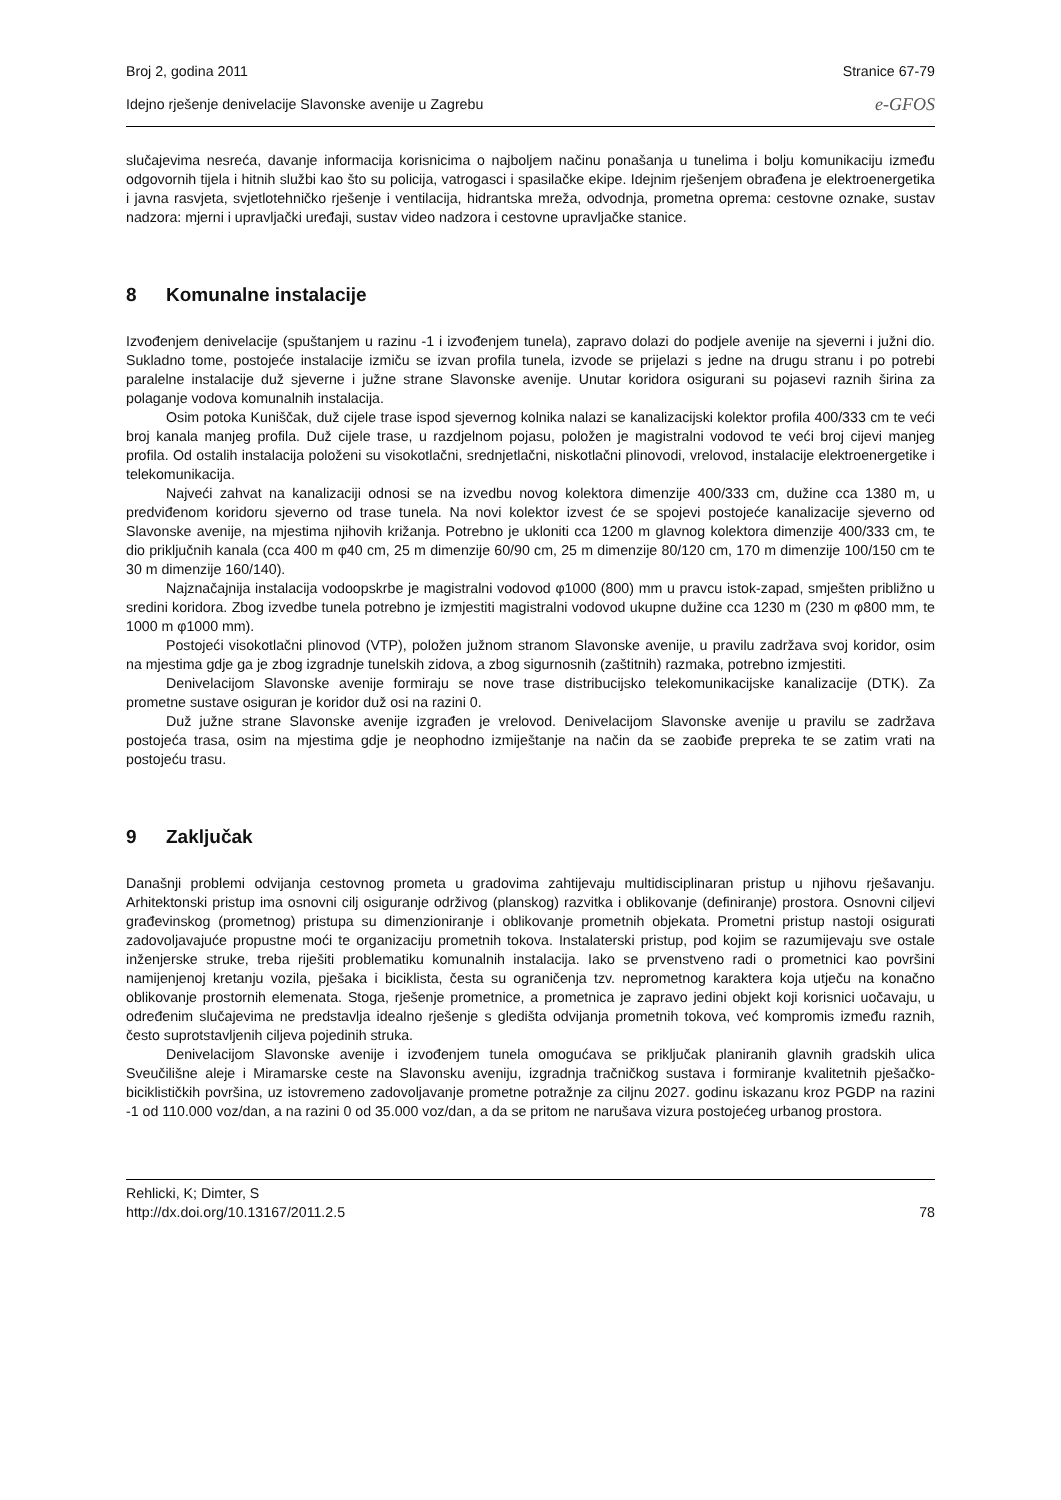Broj 2, godina 2011 Stranice 67-79
Idejno rješenje denivelacije Slavonske avenije u Zagrebu e-GFOS
slučajevima nesreća, davanje informacija korisnicima o najboljem načinu ponašanja u tunelima i bolju komunikaciju između odgovornih tijela i hitnih službi kao što su policija, vatrogasci i spasilačke ekipe. Idejnim rješenjem obrađena je elektroenergetika i javna rasvjeta, svjetlotehničko rješenje i ventilacija, hidrantska mreža, odvodnja, prometna oprema: cestovne oznake, sustav nadzora: mjerni i upravljački uređaji, sustav video nadzora i cestovne upravljačke stanice.
8 Komunalne instalacije
Izvođenjem denivelacije (spuštanjem u razinu -1 i izvođenjem tunela), zapravo dolazi do podjele avenije na sjeverni i južni dio. Sukladno tome, postojeće instalacije izmiču se izvan profila tunela, izvode se prijelazi s jedne na drugu stranu i po potrebi paralelne instalacije duž sjeverne i južne strane Slavonske avenije. Unutar koridora osigurani su pojasevi raznih širina za polaganje vodova komunalnih instalacija.
Osim potoka Kuniščak, duž cijele trase ispod sjevernog kolnika nalazi se kanalizacijski kolektor profila 400/333 cm te veći broj kanala manjeg profila. Duž cijele trase, u razdjelnom pojasu, položen je magistralni vodovod te veći broj cijevi manjeg profila. Od ostalih instalacija položeni su visokotlačni, srednjetlačni, niskotlačni plinovodi, vrelovod, instalacije elektroenergetike i telekomunikacija.
Najveći zahvat na kanalizaciji odnosi se na izvedbu novog kolektora dimenzije 400/333 cm, dužine cca 1380 m, u predviđenom koridoru sjeverno od trase tunela. Na novi kolektor izvest će se spojevi postojeće kanalizacije sjeverno od Slavonske avenije, na mjestima njihovih križanja. Potrebno je ukloniti cca 1200 m glavnog kolektora dimenzije 400/333 cm, te dio priključnih kanala (cca 400 m φ40 cm, 25 m dimenzije 60/90 cm, 25 m dimenzije 80/120 cm, 170 m dimenzije 100/150 cm te 30 m dimenzije 160/140).
Najznačajnija instalacija vodoopskrbe je magistralni vodovod φ1000 (800) mm u pravcu istok-zapad, smješten približno u sredini koridora. Zbog izvedbe tunela potrebno je izmjestiti magistralni vodovod ukupne dužine cca 1230 m (230 m φ800 mm, te 1000 m φ1000 mm).
Postojeći visokotlačni plinovod (VTP), položen južnom stranom Slavonske avenije, u pravilu zadržava svoj koridor, osim na mjestima gdje ga je zbog izgradnje tunelskih zidova, a zbog sigurnosnih (zaštitnih) razmaka, potrebno izmjestiti.
Denivelacijom Slavonske avenije formiraju se nove trase distribucijsko telekomunikacijske kanalizacije (DTK). Za prometne sustave osiguran je koridor duž osi na razini 0.
Duž južne strane Slavonske avenije izgrađen je vrelovod. Denivelacijom Slavonske avenije u pravilu se zadržava postojeća trasa, osim na mjestima gdje je neophodno izmiještanje na način da se zaobiđe prepreka te se zatim vrati na postojeću trasu.
9 Zaključak
Današnji problemi odvijanja cestovnog prometa u gradovima zahtijevaju multidisciplinaran pristup u njihovu rješavanju. Arhitektonski pristup ima osnovni cilj osiguranje održivog (planskog) razvitka i oblikovanje (definiranje) prostora. Osnovni ciljevi građevinskog (prometnog) pristupa su dimenzioniranje i oblikovanje prometnih objekata. Prometni pristup nastoji osigurati zadovoljavajuće propustne moći te organizaciju prometnih tokova. Instalaterski pristup, pod kojim se razumijevaju sve ostale inženjerske struke, treba riješiti problematiku komunalnih instalacija. Iako se prvenstveno radi o prometnici kao površini namijenjenoj kretanju vozila, pješaka i biciklista, česta su ograničenja tzv. neprometnog karaktera koja utječu na konačno oblikovanje prostornih elemenata. Stoga, rješenje prometnice, a prometnica je zapravo jedini objekt koji korisnici uočavaju, u određenim slučajevima ne predstavlja idealno rješenje s gledišta odvijanja prometnih tokova, već kompromis između raznih, često suprotstavljenih ciljeva pojedinih struka.
Denivelacijom Slavonske avenije i izvođenjem tunela omogućava se priključak planiranih glavnih gradskih ulica Sveučilišne aleje i Miramarske ceste na Slavonsku aveniju, izgradnja tračničkog sustava i formiranje kvalitetnih pješačko-biciklističkih površina, uz istovremeno zadovoljavanje prometne potražnje za ciljnu 2027. godinu iskazanu kroz PGDP na razini -1 od 110.000 voz/dan, a na razini 0 od 35.000 voz/dan, a da se pritom ne narušava vizura postojećeg urbanog prostora.
Rehlicki, K; Dimter, S
http://dx.doi.org/10.13167/2011.2.5 78